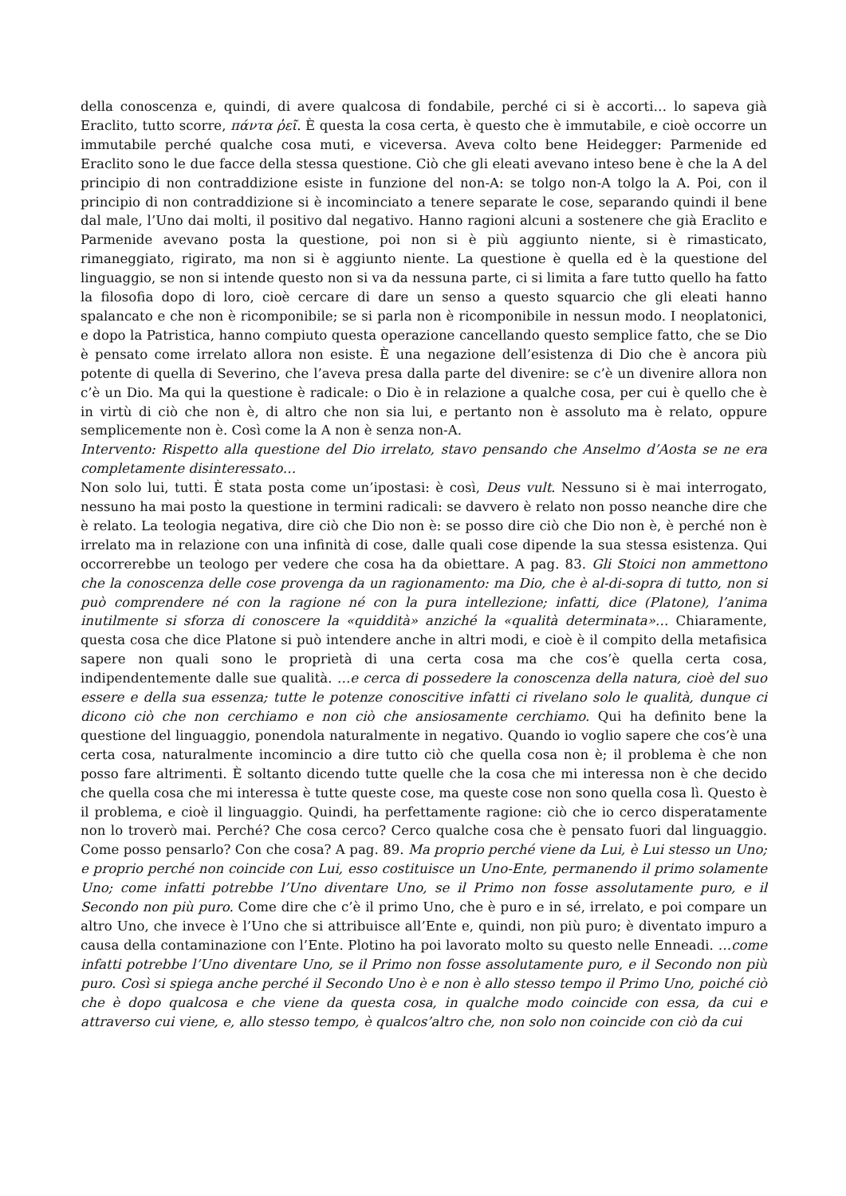della conoscenza e, quindi, di avere qualcosa di fondabile, perché ci si è accorti… lo sapeva già Eraclito, tutto scorre, πάντα ῥεῖ. È questa la cosa certa, è questo che è immutabile, e cioè occorre un immutabile perché qualche cosa muti, e viceversa. Aveva colto bene Heidegger: Parmenide ed Eraclito sono le due facce della stessa questione. Ciò che gli eleati avevano inteso bene è che la A del principio di non contraddizione esiste in funzione del non-A: se tolgo non-A tolgo la A. Poi, con il principio di non contraddizione si è incominciato a tenere separate le cose, separando quindi il bene dal male, l’Uno dai molti, il positivo dal negativo. Hanno ragioni alcuni a sostenere che già Eraclito e Parmenide avevano posta la questione, poi non si è più aggiunto niente, si è rimasticato, rimaneggiato, rigirato, ma non si è aggiunto niente. La questione è quella ed è la questione del linguaggio, se non si intende questo non si va da nessuna parte, ci si limita a fare tutto quello ha fatto la filosofia dopo di loro, cioè cercare di dare un senso a questo squarcio che gli eleati hanno spalancato e che non è ricomponibile; se si parla non è ricomponibile in nessun modo. I neoplatonici, e dopo la Patristica, hanno compiuto questa operazione cancellando questo semplice fatto, che se Dio è pensato come irrelato allora non esiste. È una negazione dell’esistenza di Dio che è ancora più potente di quella di Severino, che l’aveva presa dalla parte del divenire: se c’è un divenire allora non c’è un Dio. Ma qui la questione è radicale: o Dio è in relazione a qualche cosa, per cui è quello che è in virtù di ciò che non è, di altro che non sia lui, e pertanto non è assoluto ma è relato, oppure semplicemente non è. Così come la A non è senza non-A.
Intervento: Rispetto alla questione del Dio irrelato, stavo pensando che Anselmo d’Aosta se ne era completamente disinteressato…
Non solo lui, tutti. È stata posta come un’ipostasi: è così, Deus vult. Nessuno si è mai interrogato, nessuno ha mai posto la questione in termini radicali: se davvero è relato non posso neanche dire che è relato. La teologia negativa, dire ciò che Dio non è: se posso dire ciò che Dio non è, è perché non è irrelato ma in relazione con una infinità di cose, dalle quali cose dipende la sua stessa esistenza. Qui occorrerebbe un teologo per vedere che cosa ha da obiettare. A pag. 83. Gli Stoici non ammettono che la conoscenza delle cose provenga da un ragionamento: ma Dio, che è al-di-sopra di tutto, non si può comprendere né con la ragione né con la pura intellezione; infatti, dice (Platone), l’anima inutilmente si sforza di conoscere la «quiddità» anziché la «qualità determinata»… Chiaramente, questa cosa che dice Platone si può intendere anche in altri modi, e cioè è il compito della metafisica sapere non quali sono le proprietà di una certa cosa ma che cos’è quella certa cosa, indipendentemente dalle sue qualità. …e cerca di possedere la conoscenza della natura, cioè del suo essere e della sua essenza; tutte le potenze conoscitive infatti ci rivelano solo le qualità, dunque ci dicono ciò che non cerchiamo e non ciò che ansiosamente cerchiamo. Qui ha definito bene la questione del linguaggio, ponendola naturalmente in negativo. Quando io voglio sapere che cos’è una certa cosa, naturalmente incomincio a dire tutto ciò che quella cosa non è; il problema è che non posso fare altrimenti. È soltanto dicendo tutte quelle che la cosa che mi interessa non è che decido che quella cosa che mi interessa è tutte queste cose, ma queste cose non sono quella cosa lì. Questo è il problema, e cioè il linguaggio. Quindi, ha perfettamente ragione: ciò che io cerco disperatamente non lo troverò mai. Perché? Che cosa cerco? Cerco qualche cosa che è pensato fuori dal linguaggio. Come posso pensarlo? Con che cosa? A pag. 89. Ma proprio perché viene da Lui, è Lui stesso un Uno; e proprio perché non coincide con Lui, esso costituisce un Uno-Ente, permanendo il primo solamente Uno; come infatti potrebbe l’Uno diventare Uno, se il Primo non fosse assolutamente puro, e il Secondo non più puro. Come dire che c’è il primo Uno, che è puro e in sé, irrelato, e poi compare un altro Uno, che invece è l’Uno che si attribuisce all’Ente e, quindi, non più puro; è diventato impuro a causa della contaminazione con l’Ente. Plotino ha poi lavorato molto su questo nelle Enneadi. …come infatti potrebbe l’Uno diventare Uno, se il Primo non fosse assolutamente puro, e il Secondo non più puro. Così si spiega anche perché il Secondo Uno è e non è allo stesso tempo il Primo Uno, poiché ciò che è dopo qualcosa e che viene da questa cosa, in qualche modo coincide con essa, da cui e attraverso cui viene, e, allo stesso tempo, è qualcos’altro che, non solo non coincide con ciò da cui